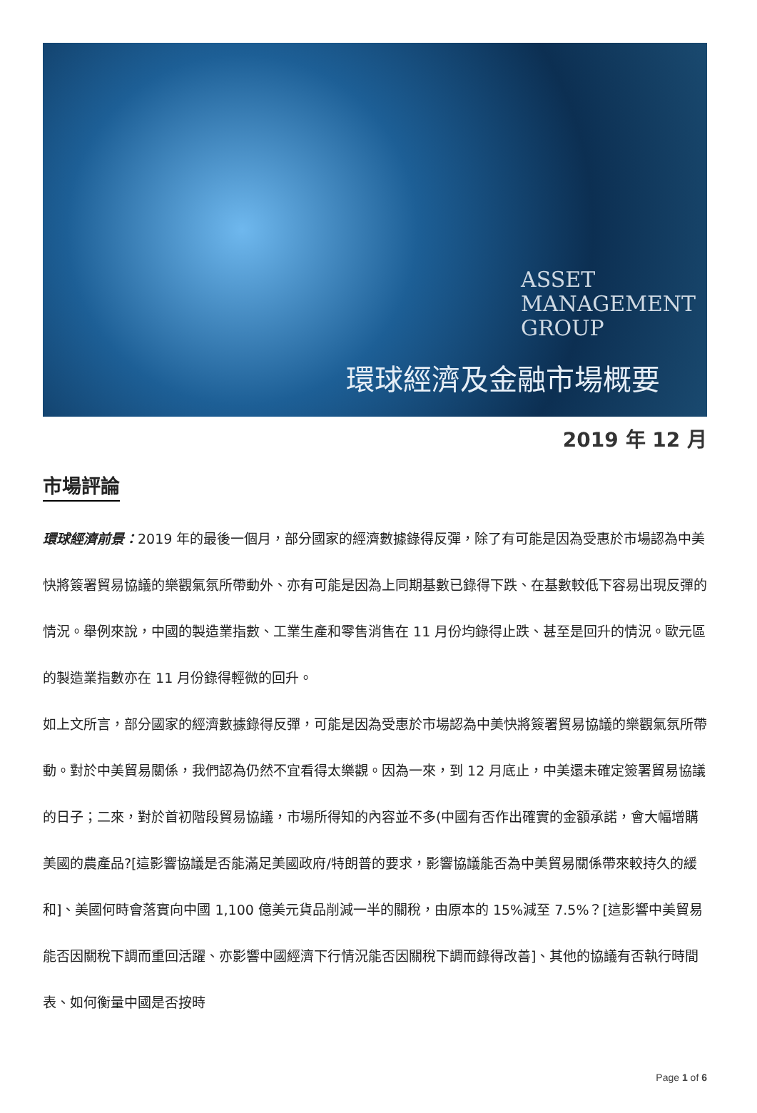ASSET
MANAGEMENT
GROUP
環球經濟及金融市場概要
2019 年 12 月
市場評論
環球經濟前景：2019 年的最後一個月，部分國家的經濟數據錄得反彈，除了有可能是因為受惠於市場認為中美快將簽署貿易協議的樂觀氣氛所帶動外、亦有可能是因為上同期基數已錄得下跌、在基數較低下容易出現反彈的情況。舉例來說，中國的製造業指數、工業生產和零售消售在 11 月份均錄得止跌、甚至是回升的情況。歐元區的製造業指數亦在 11 月份錄得輕微的回升。
如上文所言，部分國家的經濟數據錄得反彈，可能是因為受惠於市場認為中美快將簽署貿易協議的樂觀氣氛所帶動。對於中美貿易關係，我們認為仍然不宜看得太樂觀。因為一來，到 12 月底止，中美還未確定簽署貿易協議的日子；二來，對於首初階段貿易協議，市場所得知的內容並不多(中國有否作出確實的金額承諾，會大幅增購美國的農產品?[這影響協議是否能滿足美國政府/特朗普的要求，影響協議能否為中美貿易關係帶來較持久的緩和]、美國何時會落實向中國 1,100 億美元貨品削減一半的關稅，由原本的 15%減至 7.5%？[這影響中美貿易能否因關稅下調而重回活躍、亦影響中國經濟下行情況能否因關稅下調而錄得改善]、其他的協議有否執行時間表、如何衡量中國是否按時
Page 1 of 6